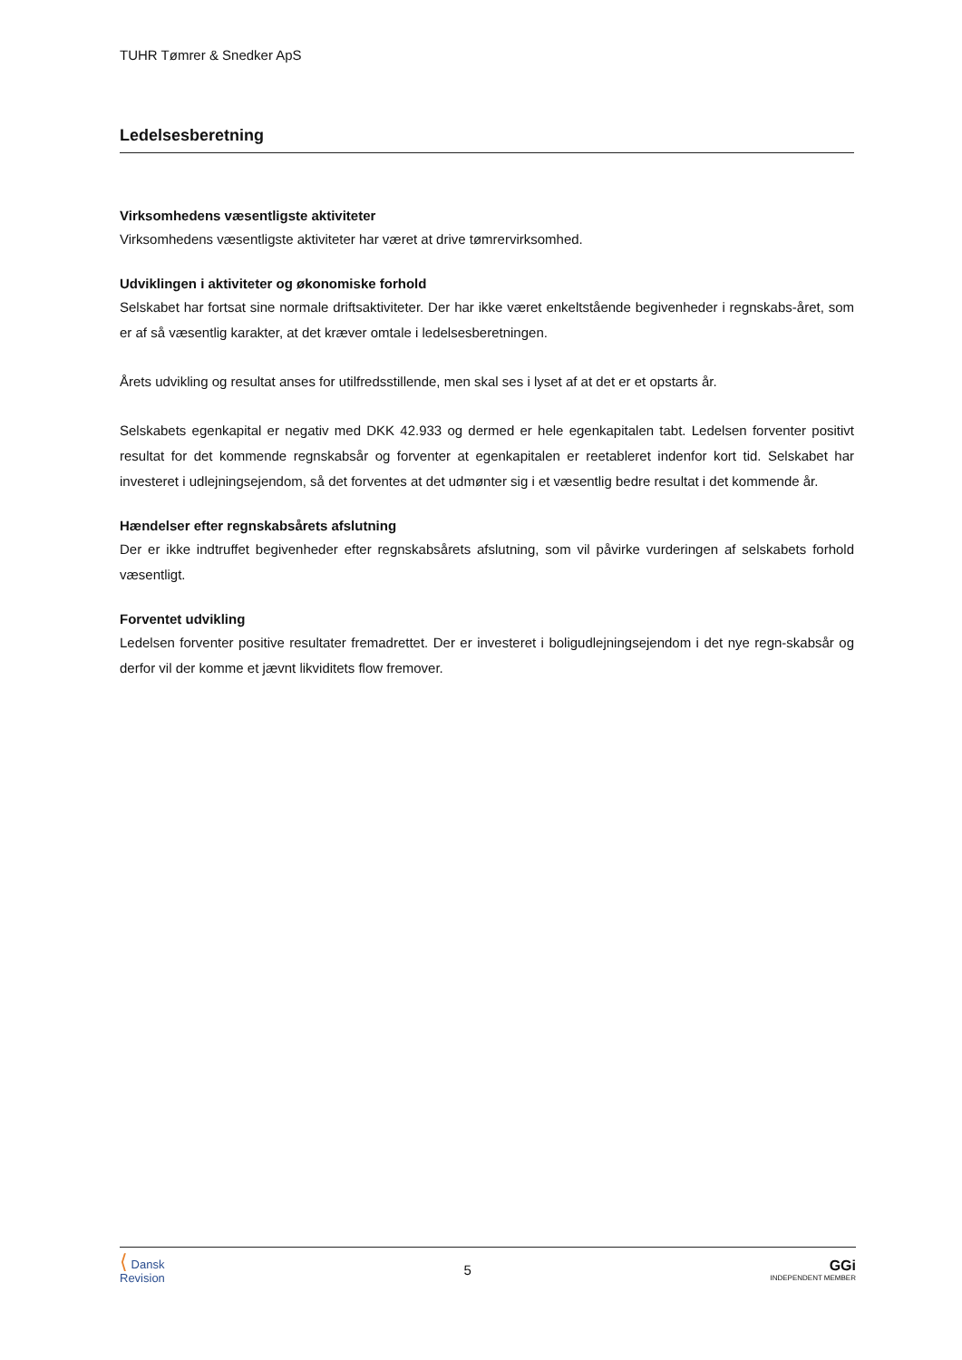TUHR Tømrer & Snedker ApS
Ledelsesberetning
Virksomhedens væsentligste aktiviteter
Virksomhedens væsentligste aktiviteter har været at drive tømrervirksomhed.
Udviklingen i aktiviteter og økonomiske forhold
Selskabet har fortsat sine normale driftsaktiviteter. Der har ikke været enkeltstående begivenheder i regnskabs-året, som er af så væsentlig karakter, at det kræver omtale i ledelsesberetningen.
Årets udvikling og resultat anses for utilfredsstillende, men skal ses i lyset af at det er et opstarts år.
Selskabets egenkapital er negativ med DKK 42.933 og dermed er hele egenkapitalen tabt. Ledelsen forventer positivt resultat for det kommende regnskabsår og forventer at egenkapitalen er reetableret indenfor kort tid. Selskabet har investeret i udlejningsejendom, så det forventes at det udmønter sig i et væsentlig bedre resultat i det kommende år.
Hændelser efter regnskabsårets afslutning
Der er ikke indtruffet begivenheder efter regnskabsårets afslutning, som vil påvirke vurderingen af selskabets forhold væsentligt.
Forventet udvikling
Ledelsen forventer positive resultater fremadrettet. Der er investeret i boligudlejningsejendom i det nye regn-skabsår og derfor vil der komme et jævnt likviditets flow fremover.
⟨ Dansk
Revision
5 GGi
INDEPENDENT MEMBER